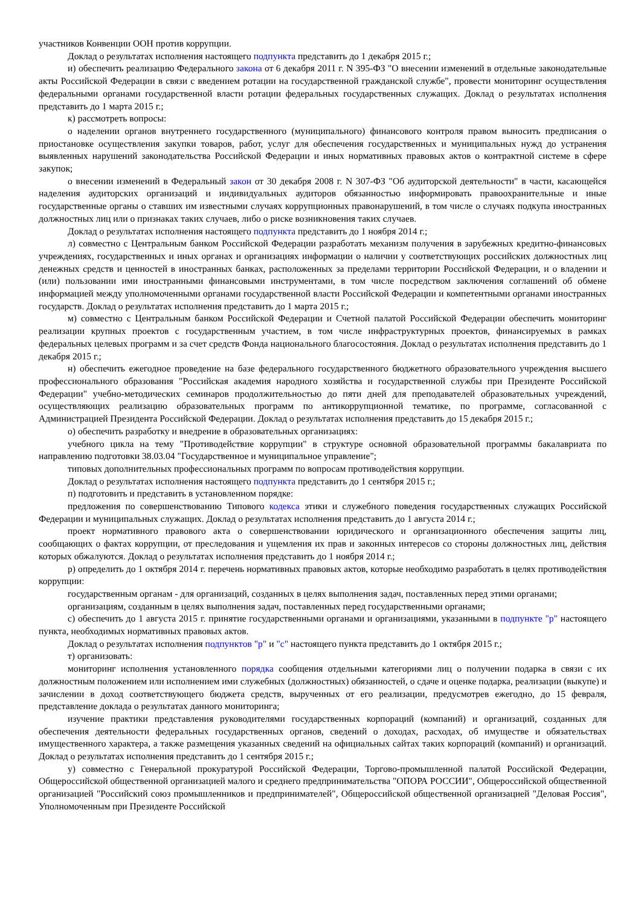участников Конвенции ООН против коррупции.
Доклад о результатах исполнения настоящего подпункта представить до 1 декабря 2015 г.;
и) обеспечить реализацию Федерального закона от 6 декабря 2011 г. N 395-ФЗ "О внесении изменений в отдельные законодательные акты Российской Федерации в связи с введением ротации на государственной гражданской службе", провести мониторинг осуществления федеральными органами государственной власти ротации федеральных государственных служащих. Доклад о результатах исполнения представить до 1 марта 2015 г.;
к) рассмотреть вопросы:
о наделении органов внутреннего государственного (муниципального) финансового контроля правом выносить предписания о приостановке осуществления закупки товаров, работ, услуг для обеспечения государственных и муниципальных нужд до устранения выявленных нарушений законодательства Российской Федерации и иных нормативных правовых актов о контрактной системе в сфере закупок;
о внесении изменений в Федеральный закон от 30 декабря 2008 г. N 307-ФЗ "Об аудиторской деятельности" в части, касающейся наделения аудиторских организаций и индивидуальных аудиторов обязанностью информировать правоохранительные и иные государственные органы о ставших им известными случаях коррупционных правонарушений, в том числе о случаях подкупа иностранных должностных лиц или о признаках таких случаев, либо о риске возникновения таких случаев.
Доклад о результатах исполнения настоящего подпункта представить до 1 ноября 2014 г.;
л) совместно с Центральным банком Российской Федерации разработать механизм получения в зарубежных кредитно-финансовых учреждениях, государственных и иных органах и организациях информации о наличии у соответствующих российских должностных лиц денежных средств и ценностей в иностранных банках, расположенных за пределами территории Российской Федерации, и о владении и (или) пользовании ими иностранными финансовыми инструментами, в том числе посредством заключения соглашений об обмене информацией между уполномоченными органами государственной власти Российской Федерации и компетентными органами иностранных государств. Доклад о результатах исполнения представить до 1 марта 2015 г.;
м) совместно с Центральным банком Российской Федерации и Счетной палатой Российской Федерации обеспечить мониторинг реализации крупных проектов с государственным участием, в том числе инфраструктурных проектов, финансируемых в рамках федеральных целевых программ и за счет средств Фонда национального благосостояния. Доклад о результатах исполнения представить до 1 декабря 2015 г.;
н) обеспечить ежегодное проведение на базе федерального государственного бюджетного образовательного учреждения высшего профессионального образования "Российская академия народного хозяйства и государственной службы при Президенте Российской Федерации" учебно-методических семинаров продолжительностью до пяти дней для преподавателей образовательных учреждений, осуществляющих реализацию образовательных программ по антикоррупционной тематике, по программе, согласованной с Администрацией Президента Российской Федерации. Доклад о результатах исполнения представить до 15 декабря 2015 г.;
о) обеспечить разработку и внедрение в образовательных организациях:
учебного цикла на тему "Противодействие коррупции" в структуре основной образовательной программы бакалавриата по направлению подготовки 38.03.04 "Государственное и муниципальное управление";
типовых дополнительных профессиональных программ по вопросам противодействия коррупции.
Доклад о результатах исполнения настоящего подпункта представить до 1 сентября 2015 г.;
п) подготовить и представить в установленном порядке:
предложения по совершенствованию Типового кодекса этики и служебного поведения государственных служащих Российской Федерации и муниципальных служащих. Доклад о результатах исполнения представить до 1 августа 2014 г.;
проект нормативного правового акта о совершенствовании юридического и организационного обеспечения защиты лиц, сообщающих о фактах коррупции, от преследования и ущемления их прав и законных интересов со стороны должностных лиц, действия которых обжалуются. Доклад о результатах исполнения представить до 1 ноября 2014 г.;
р) определить до 1 октября 2014 г. перечень нормативных правовых актов, которые необходимо разработать в целях противодействия коррупции:
государственным органам - для организаций, созданных в целях выполнения задач, поставленных перед этими органами;
организациям, созданным в целях выполнения задач, поставленных перед государственными органами;
с) обеспечить до 1 августа 2015 г. принятие государственными органами и организациями, указанными в подпункте "р" настоящего пункта, необходимых нормативных правовых актов.
Доклад о результатах исполнения подпунктов "р" и "с" настоящего пункта представить до 1 октября 2015 г.;
т) организовать:
мониторинг исполнения установленного порядка сообщения отдельными категориями лиц о получении подарка в связи с их должностным положением или исполнением ими служебных (должностных) обязанностей, о сдаче и оценке подарка, реализации (выкупе) и зачислении в доход соответствующего бюджета средств, вырученных от его реализации, предусмотрев ежегодно, до 15 февраля, представление доклада о результатах данного мониторинга;
изучение практики представления руководителями государственных корпораций (компаний) и организаций, созданных для обеспечения деятельности федеральных государственных органов, сведений о доходах, расходах, об имуществе и обязательствах имущественного характера, а также размещения указанных сведений на официальных сайтах таких корпораций (компаний) и организаций. Доклад о результатах исполнения представить до 1 сентября 2015 г.;
у) совместно с Генеральной прокуратурой Российской Федерации, Торгово-промышленной палатой Российской Федерации, Общероссийской общественной организацией малого и среднего предпринимательства "ОПОРА РОССИИ", Общероссийской общественной организацией "Российский союз промышленников и предпринимателей", Общероссийской общественной организацией "Деловая Россия", Уполномоченным при Президенте Российской